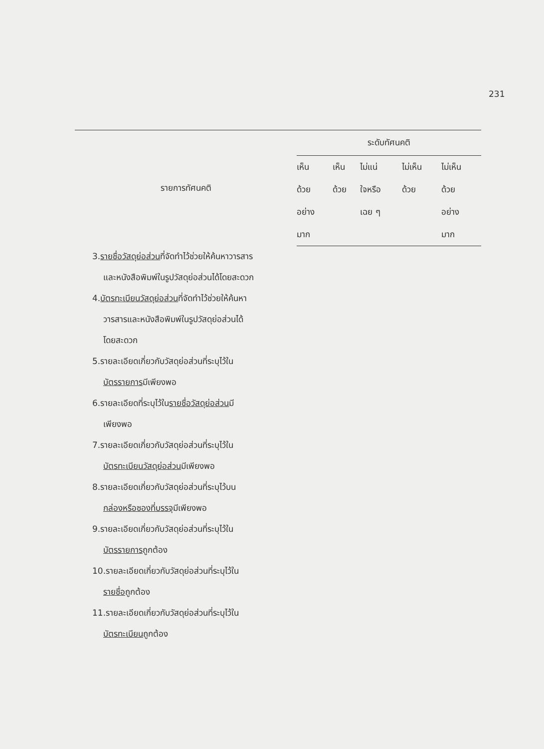231
| รายการทัศนคติ | ระดับทัศนคติ | | | | |
| --- | --- | --- | --- | --- | --- |
| | เห็น | เห็น | ไม่แน่ | ไม่เห็น | ไม่เห็น |
| | ด้วย | ด้วย | ใจหรือ | ด้วย | ด้วย |
| | อย่าง | | เฉย ๆ | | อย่าง |
| | มาก | | | | มาก |
| 3. รายชื่อวัสดุย่อส่วน ที่จัดทำไว้ช่วยให้ค้นหาวารสาร | | | | | |
| และหนังสือพิมพ์ในรูปวัสดุย่อส่วนได้โดยสะดวก | | | | | |
| 4. บัตรทะเบียนวัสดุย่อส่วน ที่จัดทำไว้ช่วยให้ค้นหา | | | | | |
| วารสารและหนังสือพิมพ์ในรูปวัสดุย่อส่วนได้ | | | | | |
| โดยสะดวก | | | | | |
| 5.รายละเอียดเกี่ยวกับวัสดุย่อส่วนที่ระบุไว้ใน | | | | | |
| บัตรรายการ มีเพียงพอ | | | | | |
| 6.รายละเอียดที่ระบุไว้ใน รายชื่อวัสดุย่อส่วน มี | | | | | |
| เพียงพอ | | | | | |
| 7.รายละเอียดเกี่ยวกับวัสดุย่อส่วนที่ระบุไว้ใน | | | | | |
| บัตรทะเบียนวัสดุย่อส่วน มีเพียงพอ | | | | | |
| 8.รายละเอียดเกี่ยวกับวัสดุย่อส่วนที่ระบุไว้บน | | | | | |
| กล่องหรือซองที่บรรจุ มีเพียงพอ | | | | | |
| 9.รายละเอียดเกี่ยวกับวัสดุย่อส่วนที่ระบุไว้ใน | | | | | |
| บัตรรายการ ถูกต้อง | | | | | |
| 10.รายละเอียดเกี่ยวกับวัสดุย่อส่วนที่ระบุไว้ใน | | | | | |
| รายชื่อ ถูกต้อง | | | | | |
| 11.รายละเอียดเกี่ยวกับวัสดุย่อส่วนที่ระบุไว้ใน | | | | | |
| บัตรทะเบียน ถูกต้อง | | | | | |